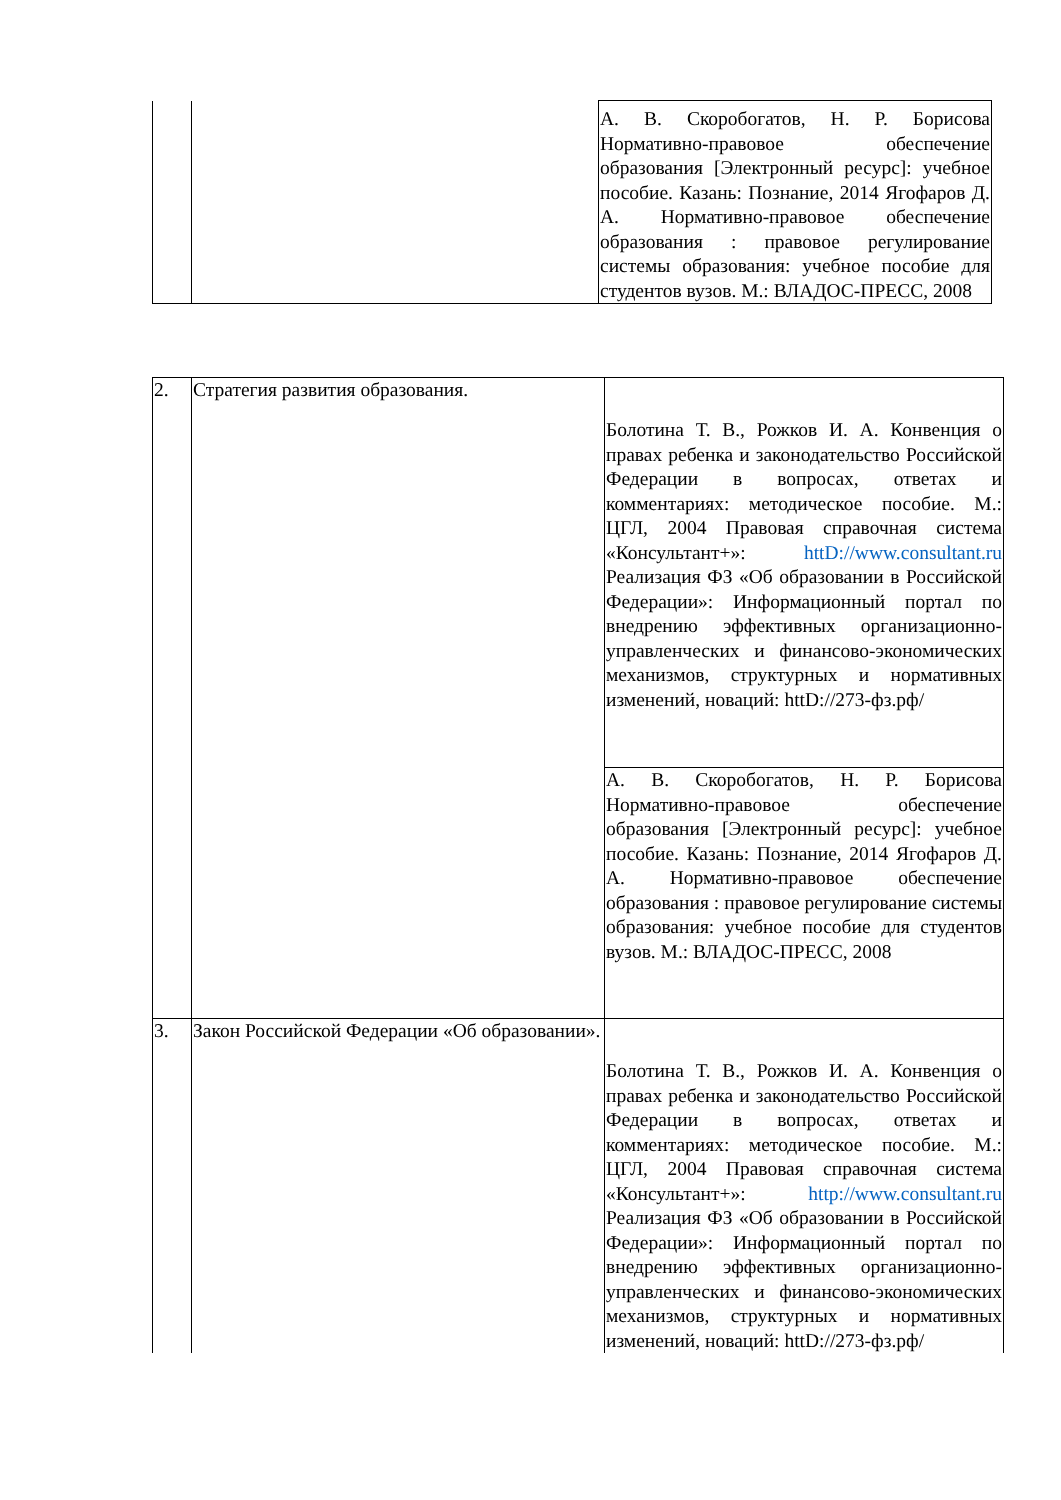| | | А. В. Скоробогатов, Н. Р. Борисова Нормативно-правовое обеспечение образования [Электронный ресурс]: учебное пособие. Казань: Познание, 2014 Ягофаров Д. А. Нормативно-правовое обеспечение образования : правовое регулирование системы образования: учебное пособие для студентов вузов. М.: ВЛАДОС-ПРЕСС, 2008 |
| 2. | Стратегия развития образования. | Болотина Т. В., Рожков И. А. Конвенция о правах ребенка и законодательство Российской Федерации в вопросах, ответах и комментариях: методическое пособие. М.: ЦГЛ, 2004 Правовая справочная система «Консультант+»: httD://www.consultant.ru Реализация ФЗ «Об образовании в Российской Федерации»: Информационный портал по внедрению эффективных организационно-управленческих и финансово-экономических механизмов, структурных и нормативных изменений, новаций: httD://273-фз.рф/ |
| | | А. В. Скоробогатов, Н. Р. Борисова Нормативно-правовое обеспечение образования [Электронный ресурс]: учебное пособие. Казань: Познание, 2014 Ягофаров Д. А. Нормативно-правовое обеспечение образования : правовое регулирование системы образования: учебное пособие для студентов вузов. М.: ВЛАДОС-ПРЕСС, 2008 |
| 3. | Закон Российской Федерации «Об образовании». | Болотина Т. В., Рожков И. А. Конвенция о правах ребенка и законодательство Российской Федерации в вопросах, ответах и комментариях: методическое пособие. М.: ЦГЛ, 2004 Правовая справочная система «Консультант+»: http://www.consultant.ru Реализация ФЗ «Об образовании в Российской Федерации»: Информационный портал по внедрению эффективных организационно-управленческих и финансово-экономических механизмов, структурных и нормативных изменений, новаций: httD://273-фз.рф/ |